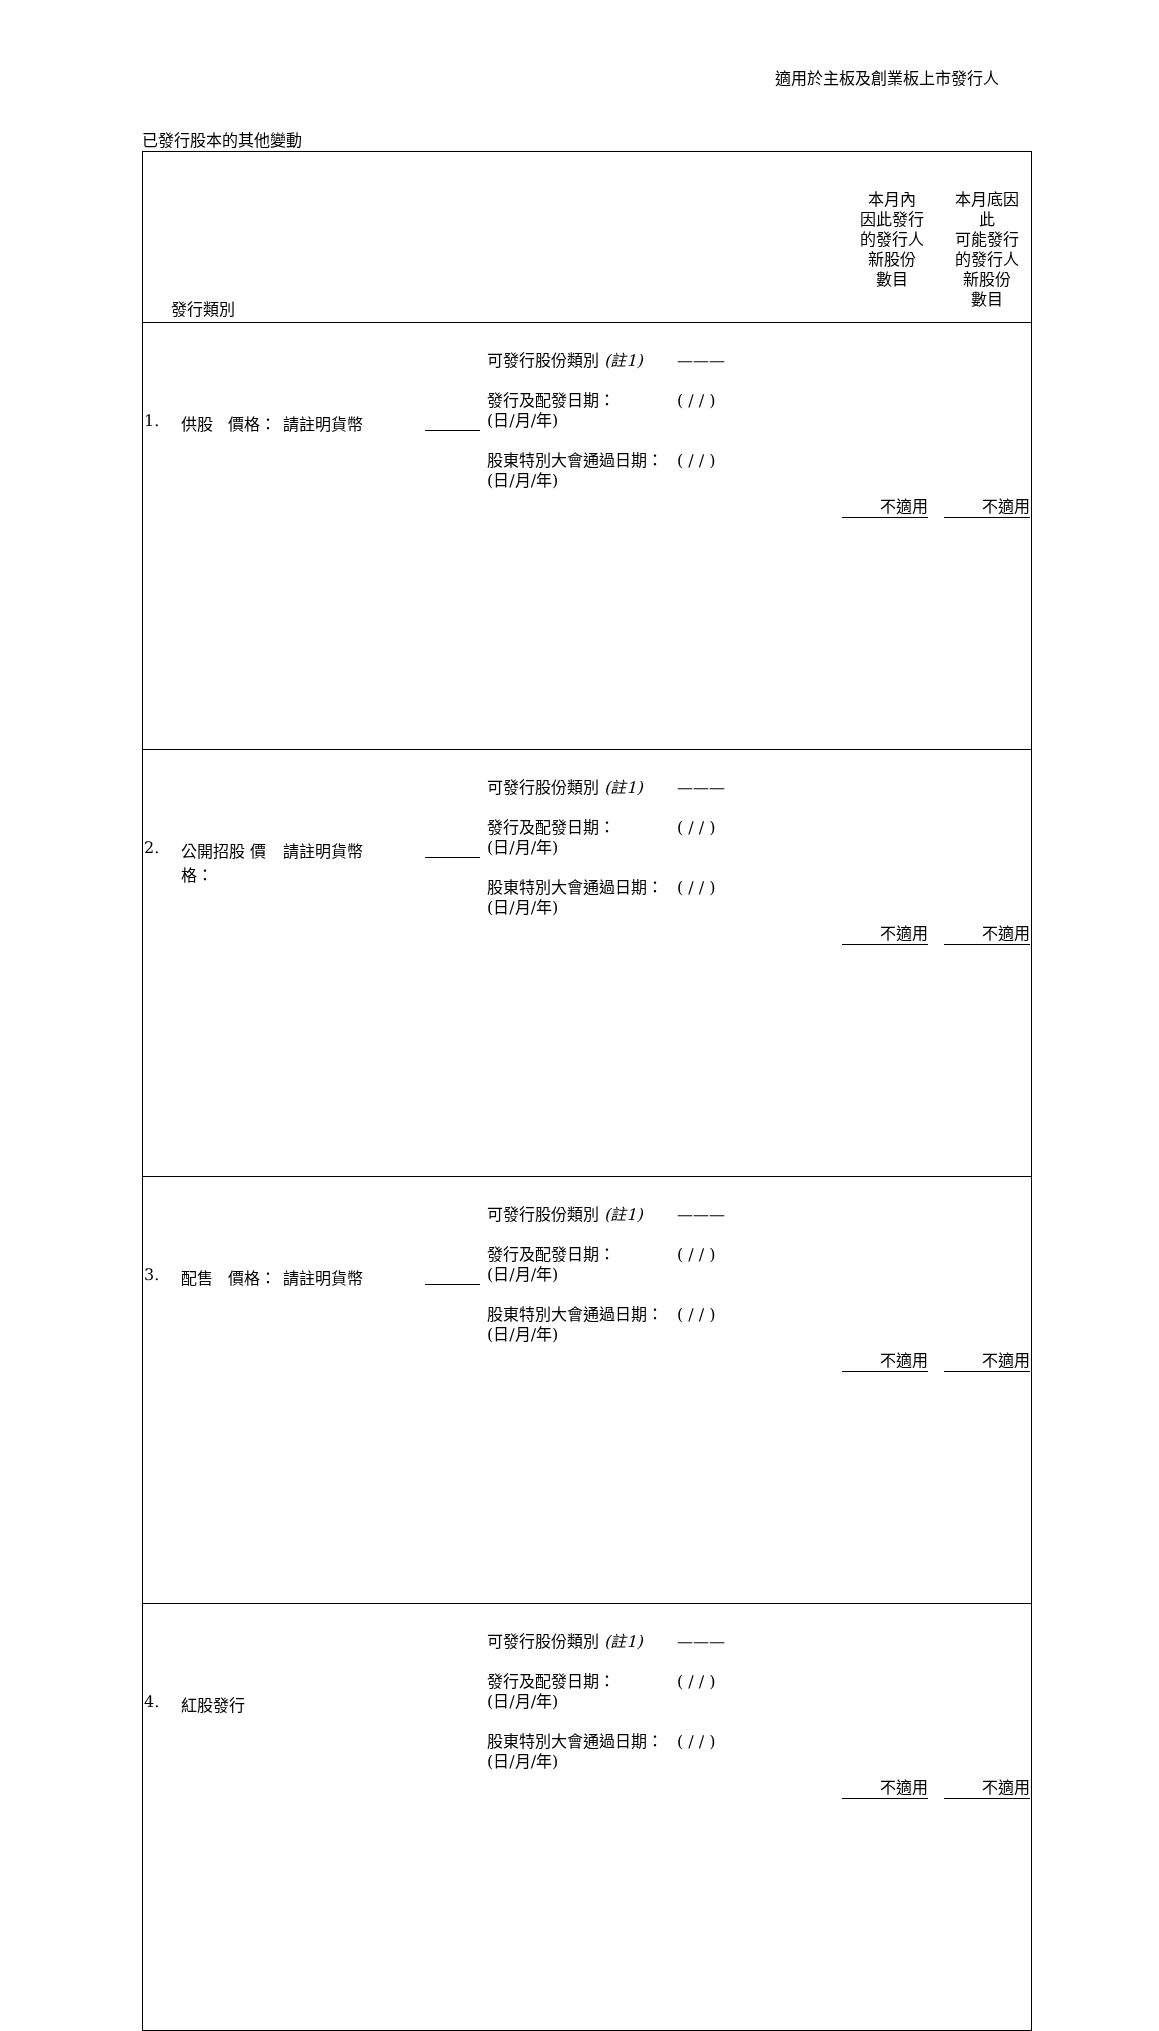適用於主板及創業板上市發行人
已發行股本的其他變動
| 發行類別 | | | | | 本月內 因此發行 的發行人 新股份 數目 | 本月底因 此 可能發行 的發行人 新股份 數目 |
| --- | --- | --- | --- | --- | --- | --- |
| 1. | 供股 價格： | 請註明貨幣 | | 可發行股份類別 (註1) ——— 發行及配發日期： (日/月/年) ( / / ) 股東特別大會通過日期： (日/月/年) ( / / ) | 不適用 | 不適用 |
| 2. | 公開招股 價格： | 請註明貨幣 | | 可發行股份類別 (註1) ——— 發行及配發日期： (日/月/年) ( / / ) 股東特別大會通過日期： (日/月/年) ( / / ) | 不適用 | 不適用 |
| 3. | 配售 價格： | 請註明貨幣 | | 可發行股份類別 (註1) ——— 發行及配發日期： (日/月/年) ( / / ) 股東特別大會通過日期： (日/月/年) ( / / ) | 不適用 | 不適用 |
| 4. | 紅股發行 | | | 可發行股份類別 (註1) ——— 發行及配發日期： (日/月/年) ( / / ) 股東特別大會通過日期： (日/月/年) ( / / ) | 不適用 | 不適用 |